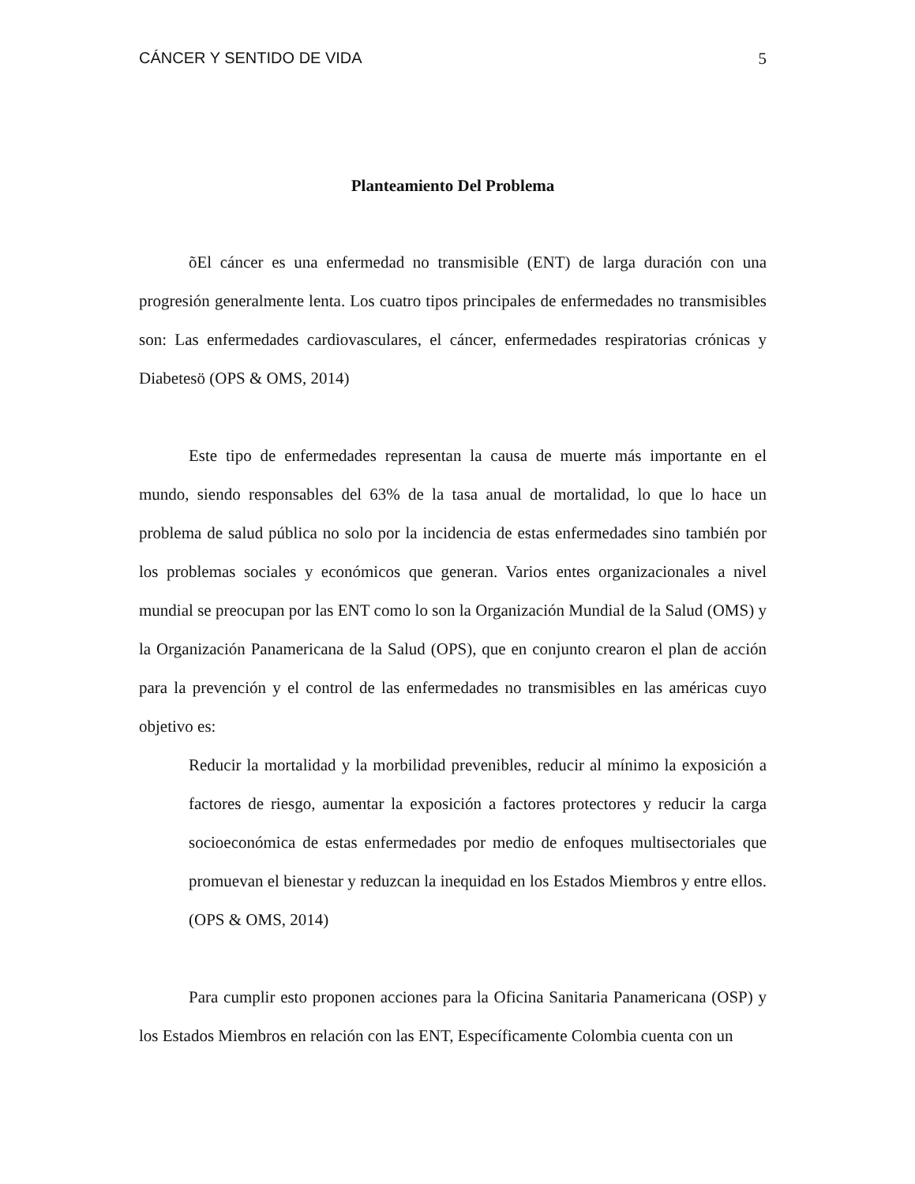CÁNCER Y SENTIDO DE VIDA 5
Planteamiento Del Problema
õEl cáncer es una enfermedad no transmisible (ENT) de larga duración con una progresión generalmente lenta. Los cuatro tipos principales de enfermedades no transmisibles son: Las enfermedades cardiovasculares, el cáncer, enfermedades respiratorias crónicas y Diabetesö (OPS & OMS, 2014)
Este tipo de enfermedades representan la causa de muerte más importante en el mundo, siendo responsables del 63% de la tasa anual de mortalidad, lo que lo hace un problema de salud pública no solo por la incidencia de estas enfermedades sino también por los problemas sociales y económicos que generan. Varios entes organizacionales a nivel mundial se preocupan por las ENT como lo son la Organización Mundial de la Salud (OMS) y la Organización Panamericana de la Salud (OPS), que en conjunto crearon el plan de acción para la prevención y el control de las enfermedades no transmisibles en las américas cuyo objetivo es:
Reducir la mortalidad y la morbilidad prevenibles, reducir al mínimo la exposición a factores de riesgo, aumentar la exposición a factores protectores y reducir la carga socioeconómica de estas enfermedades por medio de enfoques multisectoriales que promuevan el bienestar y reduzcan la inequidad en los Estados Miembros y entre ellos. (OPS & OMS, 2014)
Para cumplir esto proponen acciones para la Oficina Sanitaria Panamericana (OSP) y los Estados Miembros en relación con las ENT, Específicamente Colombia cuenta con un